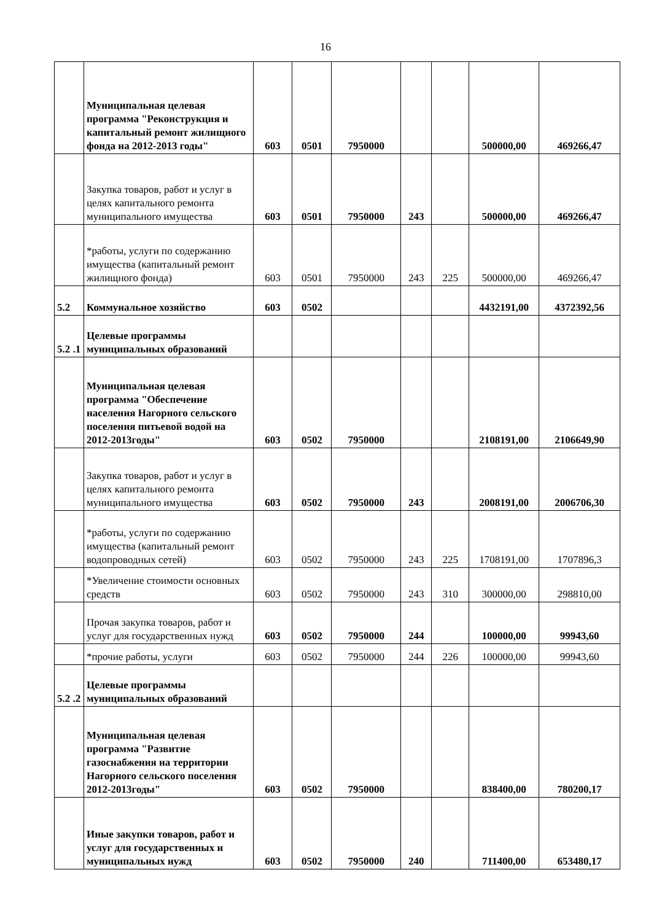16
| | Муниципальная целевая программа "Реконструкция и капитальный ремонт жилищного фонда на 2012-2013 годы" | 603 | 0501 | 7950000 | | | 500000,00 | 469266,47 |
| | Закупка товаров, работ и услуг в целях капитального ремонта муниципального имущества | 603 | 0501 | 7950000 | 243 | | 500000,00 | 469266,47 |
| | *работы, услуги по содержанию имущества (капитальный ремонт жилищного фонда) | 603 | 0501 | 7950000 | 243 | 225 | 500000,00 | 469266,47 |
| 5.2 | Коммунальное хозяйство | 603 | 0502 | | | | 4432191,00 | 4372392,56 |
| 5.2 .1 | Целевые программы муниципальных образований | | | | | | | |
| | Муниципальная целевая программа "Обеспечение населения Нагорного сельского поселения питьевой водой на 2012-2013годы" | 603 | 0502 | 7950000 | | | 2108191,00 | 2106649,90 |
| | Закупка товаров, работ и услуг в целях капитального ремонта муниципального имущества | 603 | 0502 | 7950000 | 243 | | 2008191,00 | 2006706,30 |
| | *работы, услуги по содержанию имущества (капитальный ремонт водопроводных сетей) | 603 | 0502 | 7950000 | 243 | 225 | 1708191,00 | 1707896,3 |
| | *Увеличение стоимости основных средств | 603 | 0502 | 7950000 | 243 | 310 | 300000,00 | 298810,00 |
| | Прочая закупка товаров, работ и услуг для государственных нужд | 603 | 0502 | 7950000 | 244 | | 100000,00 | 99943,60 |
| | *прочие работы, услуги | 603 | 0502 | 7950000 | 244 | 226 | 100000,00 | 99943,60 |
| 5.2 .2 | Целевые программы муниципальных образований | | | | | | | |
| | Муниципальная целевая программа "Развитие газоснабжения на территории Нагорного сельского поселения 2012-2013годы" | 603 | 0502 | 7950000 | | | 838400,00 | 780200,17 |
| | Иные закупки товаров, работ и услуг для государственных и муниципальных нужд | 603 | 0502 | 7950000 | 240 | | 711400,00 | 653480,17 |